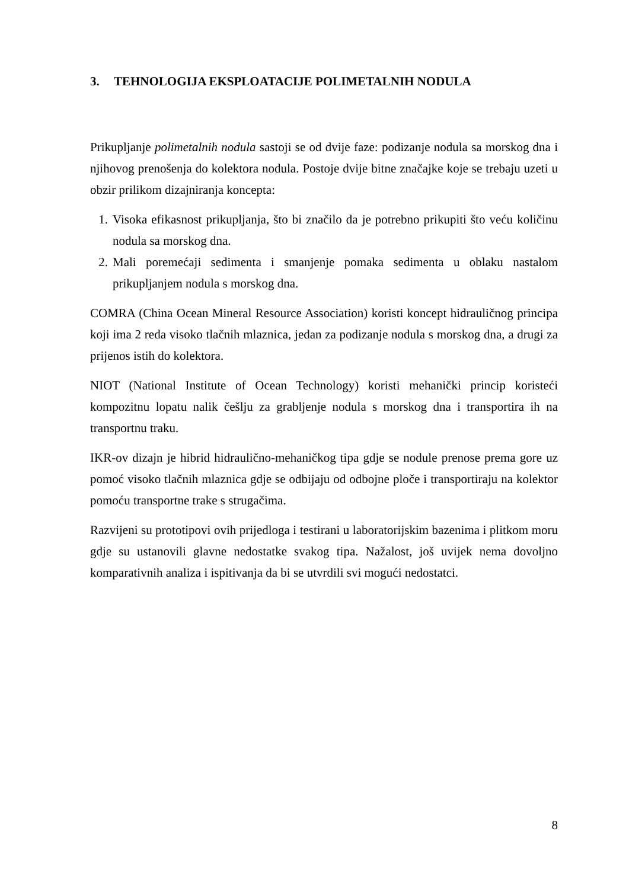3. TEHNOLOGIJA EKSPLOATACIJE POLIMETALNIH NODULA
Prikupljanje polimetalnih nodula sastoji se od dvije faze: podizanje nodula sa morskog dna i njihovog prenošenja do kolektora nodula. Postoje dvije bitne značajke koje se trebaju uzeti u obzir prilikom dizajniranja koncepta:
1. Visoka efikasnost prikupljanja, što bi značilo da je potrebno prikupiti što veću količinu nodula sa morskog dna.
2. Mali poremećaji sedimenta i smanjenje pomaka sedimenta u oblaku nastalom prikupljanjem nodula s morskog dna.
COMRA (China Ocean Mineral Resource Association) koristi koncept hidrauličnog principa koji ima 2 reda visoko tlačnih mlaznica, jedan za podizanje nodula s morskog dna, a drugi za prijenos istih do kolektora.
NIOT (National Institute of Ocean Technology) koristi mehanički princip koristeći kompozitnu lopatu nalik češlju za grabljenje nodula s morskog dna i transportira ih na transportnu traku.
IKR-ov dizajn je hibrid hidraulično-mehaničkog tipa gdje se nodule prenose prema gore uz pomoć visoko tlačnih mlaznica gdje se odbijaju od odbojne ploče i transportiraju na kolektor pomoću transportne trake s strugačima.
Razvijeni su prototipovi ovih prijedloga i testirani u laboratorijskim bazenima i plitkom moru gdje su ustanovili glavne nedostatke svakog tipa. Nažalost, još uvijek nema dovoljno komparativnih analiza i ispitivanja da bi se utvrdili svi mogući nedostatci.
8